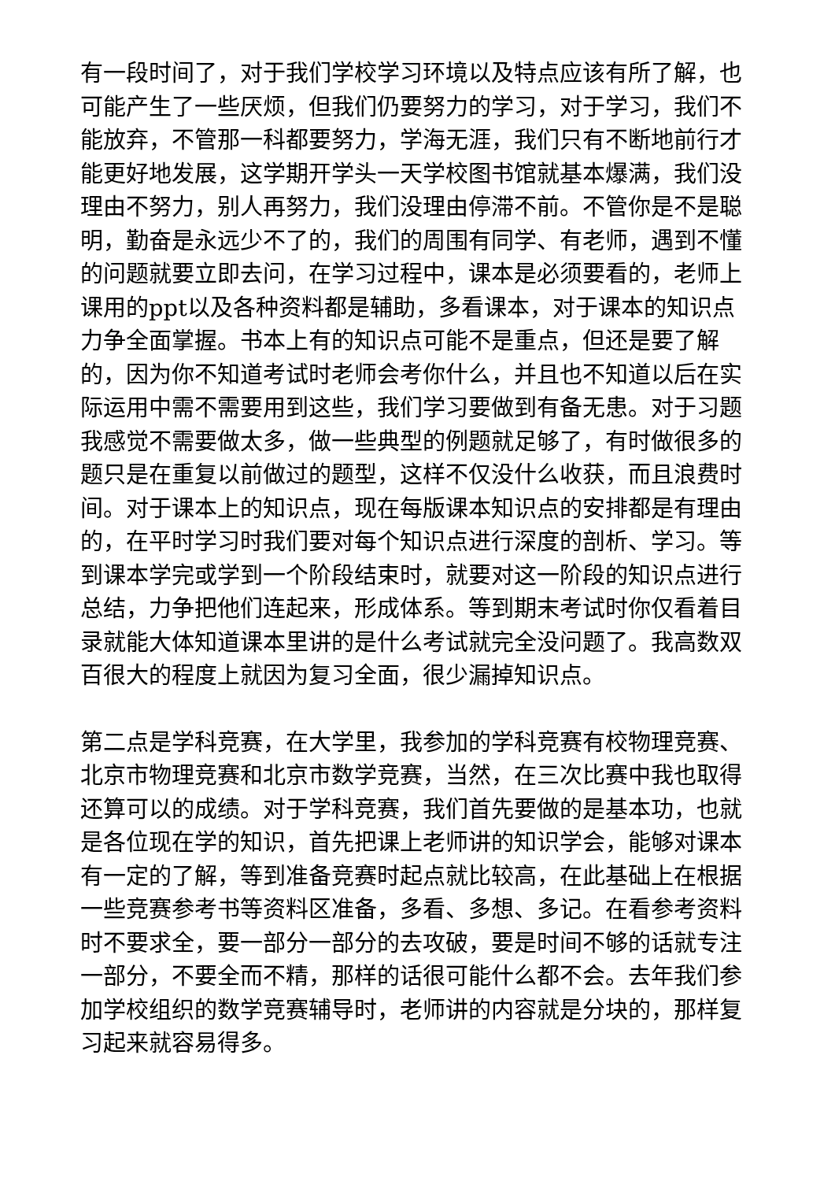有一段时间了，对于我们学校学习环境以及特点应该有所了解，也可能产生了一些厌烦，但我们仍要努力的学习，对于学习，我们不能放弃，不管那一科都要努力，学海无涯，我们只有不断地前行才能更好地发展，这学期开学头一天学校图书馆就基本爆满，我们没理由不努力，别人再努力，我们没理由停滞不前。不管你是不是聪明，勤奋是永远少不了的，我们的周围有同学、有老师，遇到不懂的问题就要立即去问，在学习过程中，课本是必须要看的，老师上课用的ppt以及各种资料都是辅助，多看课本，对于课本的知识点力争全面掌握。书本上有的知识点可能不是重点，但还是要了解的，因为你不知道考试时老师会考你什么，并且也不知道以后在实际运用中需不需要用到这些，我们学习要做到有备无患。对于习题我感觉不需要做太多，做一些典型的例题就足够了，有时做很多的题只是在重复以前做过的题型，这样不仅没什么收获，而且浪费时间。对于课本上的知识点，现在每版课本知识点的安排都是有理由的，在平时学习时我们要对每个知识点进行深度的剖析、学习。等到课本学完或学到一个阶段结束时，就要对这一阶段的知识点进行总结，力争把他们连起来，形成体系。等到期末考试时你仅看着目录就能大体知道课本里讲的是什么考试就完全没问题了。我高数双百很大的程度上就因为复习全面，很少漏掉知识点。
第二点是学科竞赛，在大学里，我参加的学科竞赛有校物理竞赛、北京市物理竞赛和北京市数学竞赛，当然，在三次比赛中我也取得还算可以的成绩。对于学科竞赛，我们首先要做的是基本功，也就是各位现在学的知识，首先把课上老师讲的知识学会，能够对课本有一定的了解，等到准备竞赛时起点就比较高，在此基础上在根据一些竞赛参考书等资料区准备，多看、多想、多记。在看参考资料时不要求全，要一部分一部分的去攻破，要是时间不够的话就专注一部分，不要全而不精，那样的话很可能什么都不会。去年我们参加学校组织的数学竞赛辅导时，老师讲的内容就是分块的，那样复习起来就容易得多。